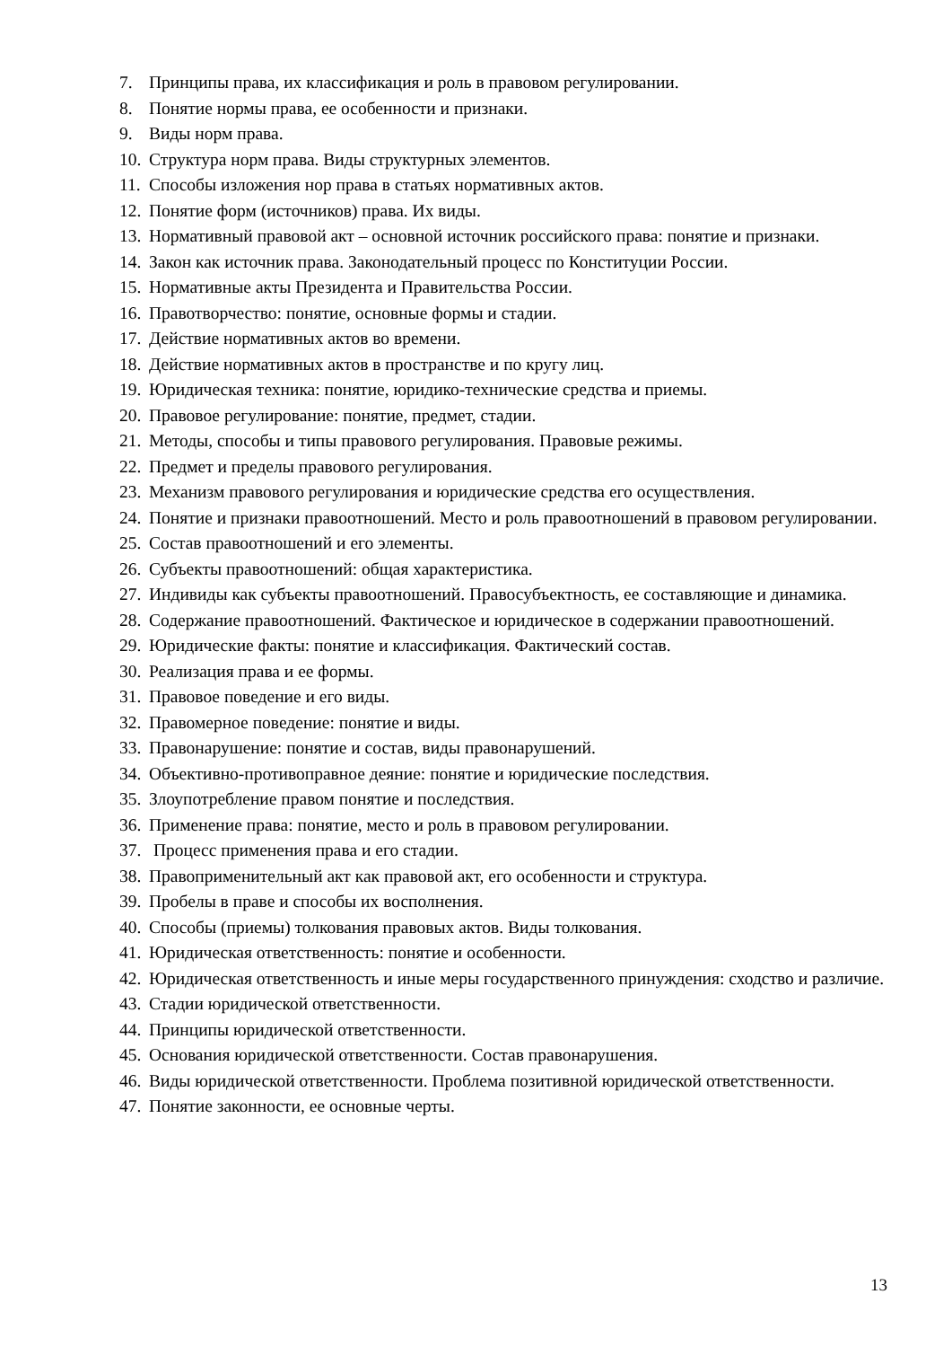7. Принципы права, их классификация и роль в правовом регулировании.
8. Понятие нормы права, ее особенности и признаки.
9. Виды норм права.
10. Структура норм права. Виды структурных элементов.
11. Способы изложения нор права в статьях нормативных актов.
12. Понятие форм (источников) права. Их виды.
13. Нормативный правовой акт – основной источник российского права: понятие и признаки.
14. Закон как источник права. Законодательный процесс по Конституции России.
15. Нормативные акты Президента и Правительства России.
16. Правотворчество: понятие, основные формы и стадии.
17. Действие нормативных актов во времени.
18. Действие нормативных актов в пространстве и по кругу лиц.
19. Юридическая техника: понятие, юридико-технические средства и приемы.
20. Правовое регулирование: понятие, предмет, стадии.
21. Методы, способы и типы правового регулирования. Правовые режимы.
22. Предмет и пределы правового регулирования.
23. Механизм правового регулирования и юридические средства его осуществления.
24. Понятие и признаки правоотношений. Место и роль правоотношений в правовом регулировании.
25. Состав правоотношений и его элементы.
26. Субъекты правоотношений: общая характеристика.
27. Индивиды как субъекты правоотношений. Правосубъектность, ее составляющие и динамика.
28. Содержание правоотношений. Фактическое и юридическое в содержании правоотношений.
29. Юридические факты: понятие и классификация. Фактический состав.
30. Реализация права и ее формы.
31. Правовое поведение и его виды.
32. Правомерное поведение: понятие и виды.
33. Правонарушение: понятие и состав, виды правонарушений.
34. Объективно-противоправное деяние: понятие и юридические последствия.
35. Злоупотребление правом понятие и последствия.
36. Применение права: понятие, место и роль в правовом регулировании.
37. Процесс применения права и его стадии.
38. Правоприменительный акт как правовой акт, его особенности и структура.
39. Пробелы в праве и способы их восполнения.
40. Способы (приемы) толкования правовых актов. Виды толкования.
41. Юридическая ответственность: понятие и особенности.
42. Юридическая ответственность и иные меры государственного принуждения: сходство и различие.
43. Стадии юридической ответственности.
44. Принципы юридической ответственности.
45. Основания юридической ответственности. Состав правонарушения.
46. Виды юридической ответственности. Проблема позитивной юридической ответственности.
47. Понятие законности, ее основные черты.
13